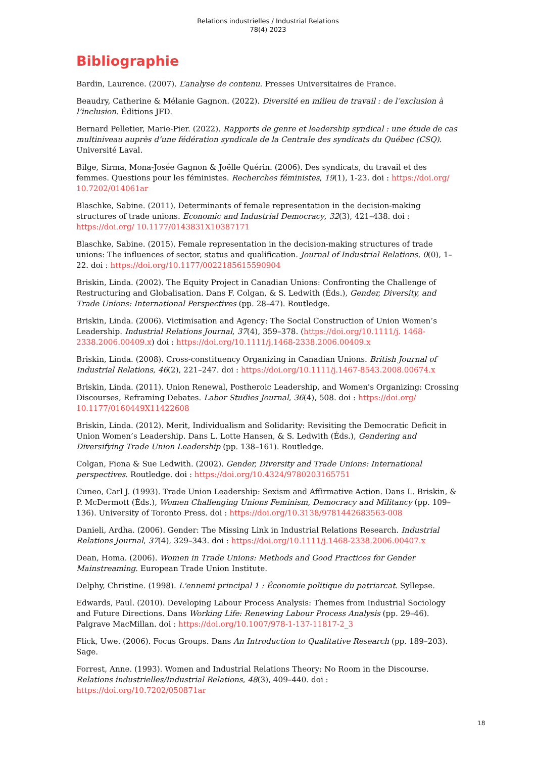Relations industrielles / Industrial Relations
78(4) 2023
Bibliographie
Bardin, Laurence. (2007). L’analyse de contenu. Presses Universitaires de France.
Beaudry, Catherine & Mélanie Gagnon. (2022). Diversité en milieu de travail : de l’exclusion à l’inclusion. Éditions JFD.
Bernard Pelletier, Marie-Pier. (2022). Rapports de genre et leadership syndical : une étude de cas multiniveau auprès d’une fédération syndicale de la Centrale des syndicats du Québec (CSQ). Université Laval.
Bilge, Sirma, Mona-Josée Gagnon & Joëlle Quérin. (2006). Des syndicats, du travail et des femmes. Questions pour les féministes. Recherches féministes, 19(1), 1-23. doi : https://doi.org/ 10.7202/014061ar
Blaschke, Sabine. (2011). Determinants of female representation in the decision-making structures of trade unions. Economic and Industrial Democracy, 32(3), 421–438. doi : https://doi.org/ 10.1177/0143831X10387171
Blaschke, Sabine. (2015). Female representation in the decision-making structures of trade unions: The influences of sector, status and qualification. Journal of Industrial Relations, 0(0), 1–22. doi : https://doi.org/10.1177/0022185615590904
Briskin, Linda. (2002). The Equity Project in Canadian Unions: Confronting the Challenge of Restructuring and Globalisation. Dans F. Colgan, & S. Ledwith (Éds.), Gender, Diversity, and Trade Unions: International Perspectives (pp. 28–47). Routledge.
Briskin, Linda. (2006). Victimisation and Agency: The Social Construction of Union Women’s Leadership. Industrial Relations Journal, 37(4), 359–378. (https://doi.org/10.1111/j. 1468-2338.2006.00409.x) doi : https://doi.org/10.1111/j.1468-2338.2006.00409.x
Briskin, Linda. (2008). Cross-constituency Organizing in Canadian Unions. British Journal of Industrial Relations, 46(2), 221–247. doi : https://doi.org/10.1111/j.1467-8543.2008.00674.x
Briskin, Linda. (2011). Union Renewal, Postheroic Leadership, and Women's Organizing: Crossing Discourses, Reframing Debates. Labor Studies Journal, 36(4), 508. doi : https://doi.org/ 10.1177/0160449X11422608
Briskin, Linda. (2012). Merit, Individualism and Solidarity: Revisiting the Democratic Deficit in Union Women’s Leadership. Dans L. Lotte Hansen, & S. Ledwith (Éds.), Gendering and Diversifying Trade Union Leadership (pp. 138–161). Routledge.
Colgan, Fiona & Sue Ledwith. (2002). Gender, Diversity and Trade Unions: International perspectives. Routledge. doi : https://doi.org/10.4324/9780203165751
Cuneo, Carl J. (1993). Trade Union Leadership: Sexism and Affirmative Action. Dans L. Briskin, & P. McDermott (Éds.), Women Challenging Unions Feminism, Democracy and Militancy (pp. 109–136). University of Toronto Press. doi : https://doi.org/10.3138/9781442683563-008
Danieli, Ardha. (2006). Gender: The Missing Link in Industrial Relations Research. Industrial Relations Journal, 37(4), 329–343. doi : https://doi.org/10.1111/j.1468-2338.2006.00407.x
Dean, Homa. (2006). Women in Trade Unions: Methods and Good Practices for Gender Mainstreaming. European Trade Union Institute.
Delphy, Christine. (1998). L'ennemi principal 1 : Économie politique du patriarcat. Syllepse.
Edwards, Paul. (2010). Developing Labour Process Analysis: Themes from Industrial Sociology and Future Directions. Dans Working Life: Renewing Labour Process Analysis (pp. 29–46). Palgrave MacMillan. doi : https://doi.org/10.1007/978-1-137-11817-2_3
Flick, Uwe. (2006). Focus Groups. Dans An Introduction to Qualitative Research (pp. 189–203). Sage.
Forrest, Anne. (1993). Women and Industrial Relations Theory: No Room in the Discourse. Relations industrielles/Industrial Relations, 48(3), 409–440. doi : https://doi.org/10.7202/050871ar
18